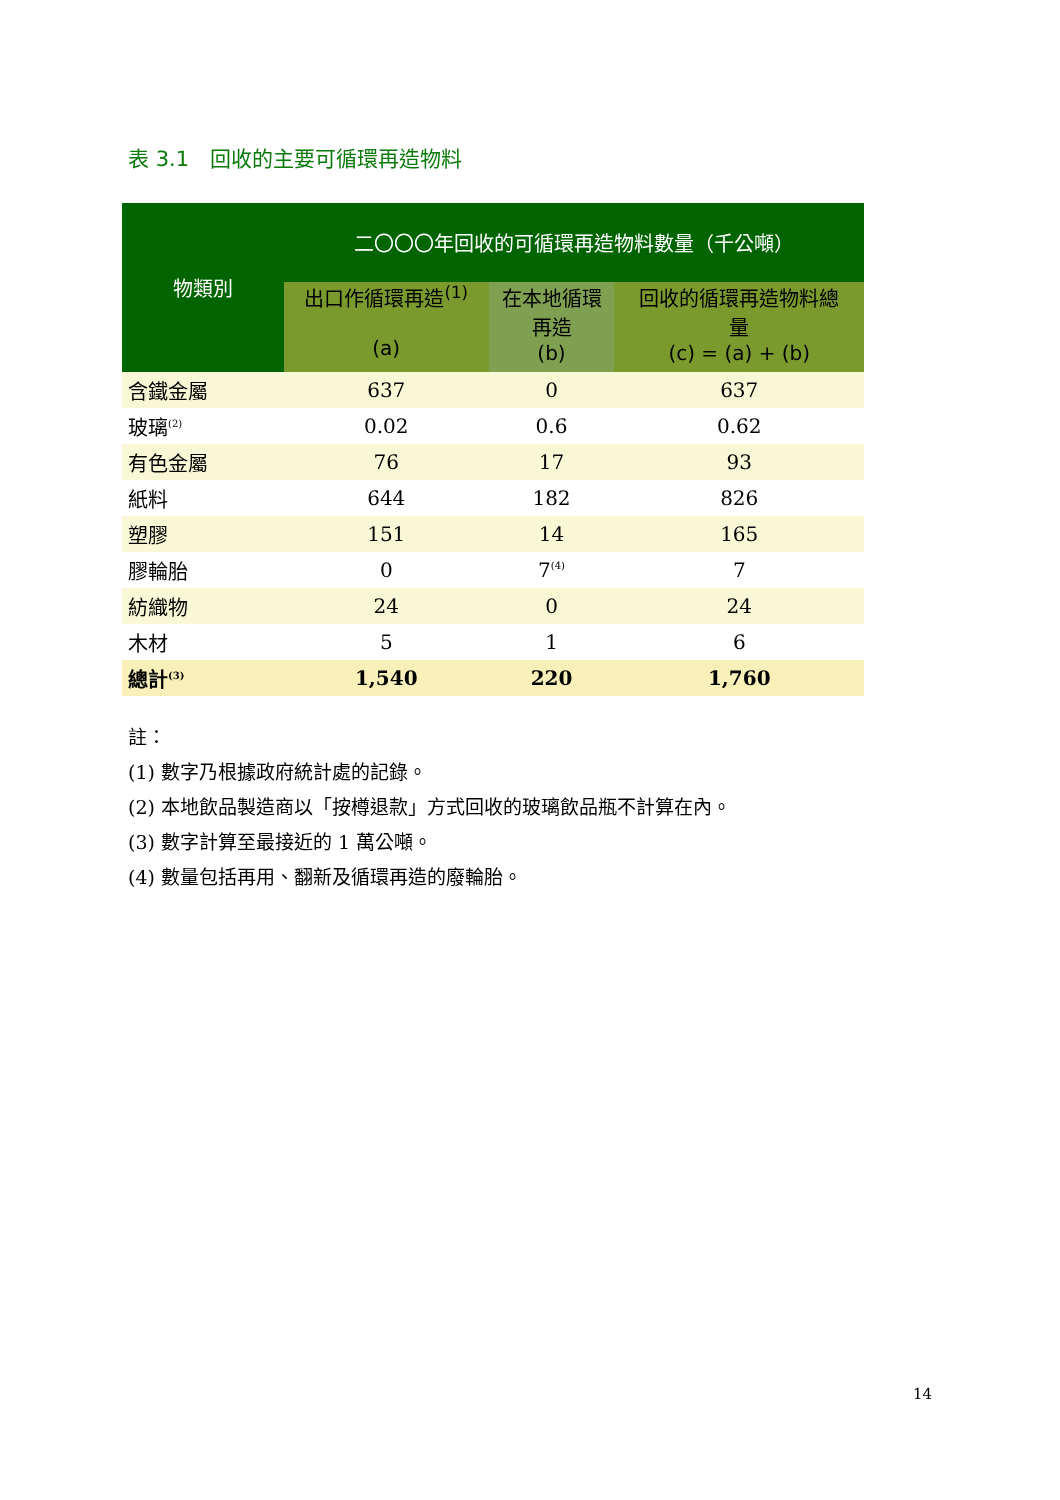表 3.1　回收的主要可循環再造物料
| 物類別 | 二〇〇〇年回收的可循環再造物料數量（千公噸） | | |
| --- | --- | --- | --- |
| | 出口作循環再造<sup>(1)</sup> (a) | 在本地循環 再造 (b) | 回收的循環再造物料總 量 (c) = (a) + (b) |
| 含鐵金屬 | 637 | 0 | 637 |
| 玻璃<sup>(2)</sup> | 0.02 | 0.6 | 0.62 |
| 有色金屬 | 76 | 17 | 93 |
| 紙料 | 644 | 182 | 826 |
| 塑膠 | 151 | 14 | 165 |
| 膠輪胎 | 0 | 7<sup>(4)</sup> | 7 |
| 紡織物 | 24 | 0 | 24 |
| 木材 | 5 | 1 | 6 |
| 總計<sup>(3)</sup> | 1,540 | 220 | 1,760 |
註：
(1) 數字乃根據政府統計處的記錄。
(2) 本地飲品製造商以「按樽退款」方式回收的玻璃飲品瓶不計算在內。
(3) 數字計算至最接近的 1 萬公噸。
(4) 數量包括再用、翻新及循環再造的廢輪胎。
14